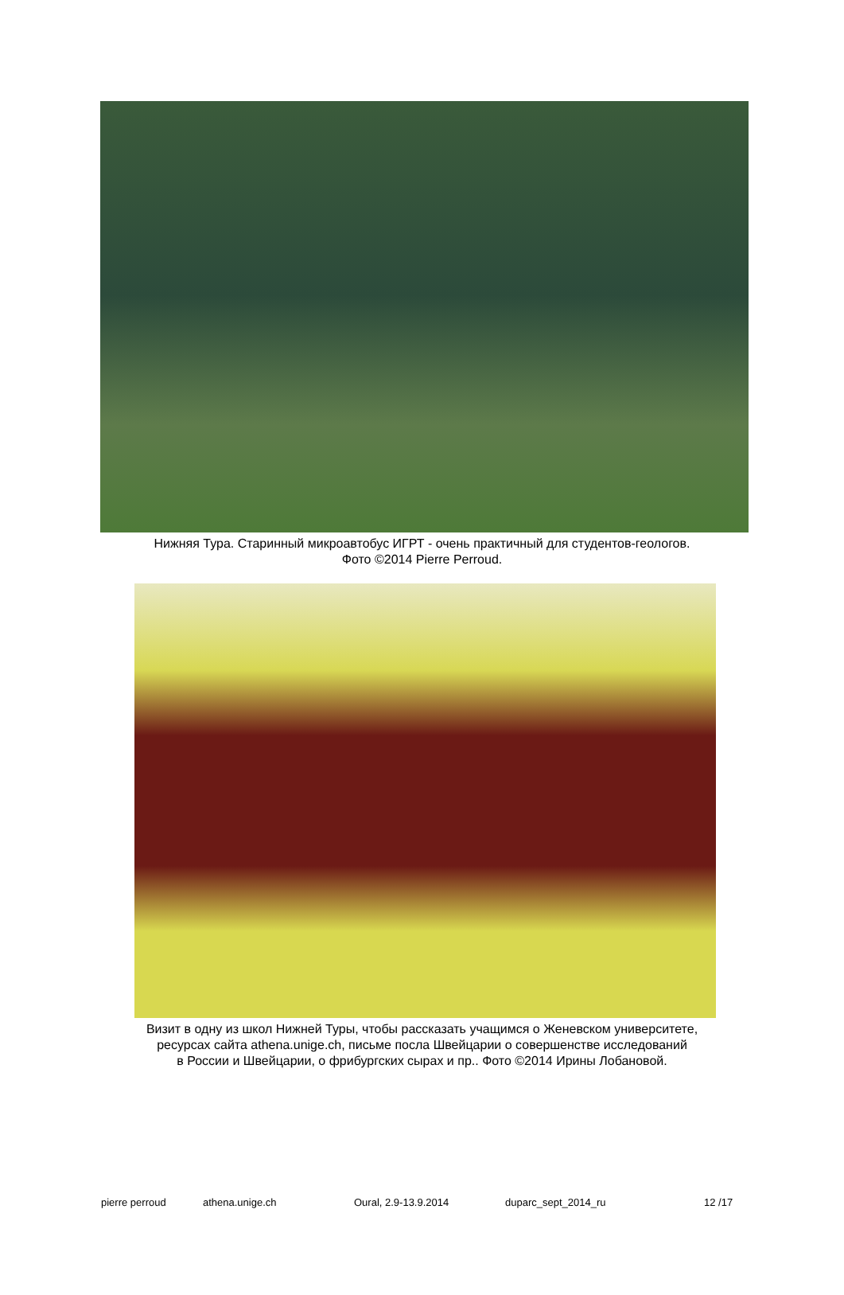Нижняя Тура. Старинный микроавтобус ИГРТ - очень практичный для студентов-геологов.
Фото ©2014 Pierre Perroud.
Визит в одну из школ Нижней Туры, чтобы рассказать учащимся о Женевском университете,
ресурсах сайта athena.unige.ch, письме посла Швейцарии о совершенстве исследований
в России и Швейцарии, о фрибургских сырах и пр.. Фото ©2014 Ирины Лобановой.
pierre perroud athena.unige.ch Oural, 2.9-13.9.2014 duparc_sept_2014_ru 12 /17